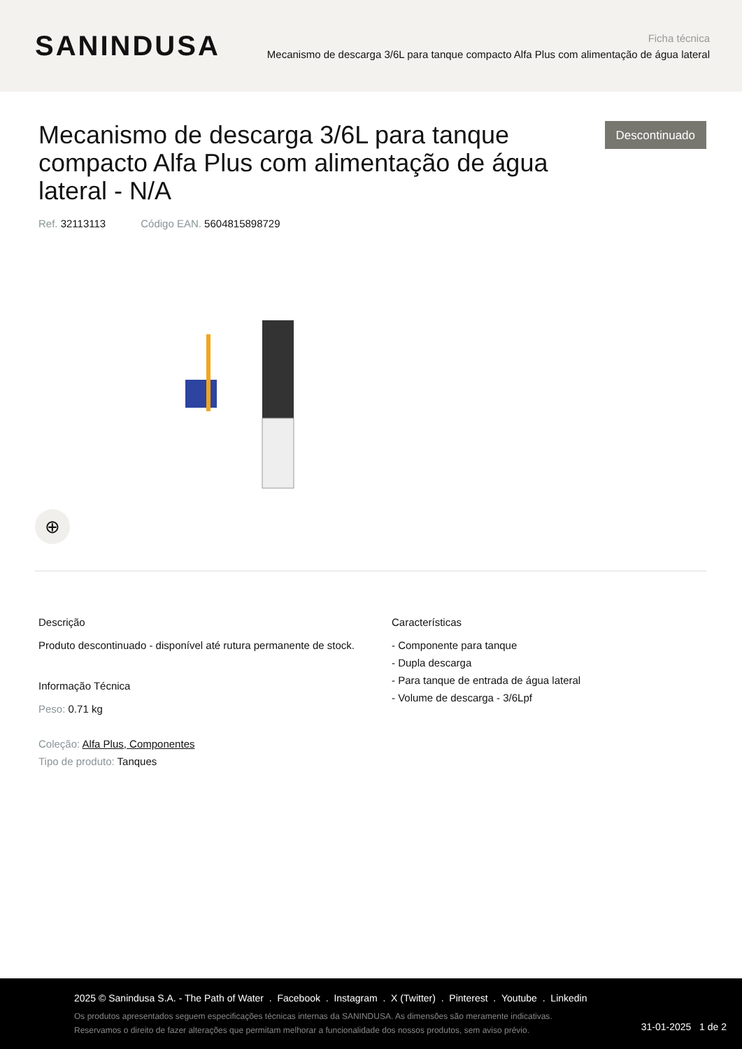SANINDUSA
Ficha técnica
Mecanismo de descarga 3/6L para tanque compacto Alfa Plus com alimentação de água lateral
Mecanismo de descarga 3/6L para tanque compacto Alfa Plus com alimentação de água lateral - N/A
Descontinuado
Ref. 32113113 Código EAN. 5604815898729
⊕
Descrição
Produto descontinuado - disponível até rutura permanente de stock.
Informação Técnica
Peso: 0.71 kg
Coleção: Alfa Plus, Componentes
Tipo de produto: Tanques
Características
- Componente para tanque
- Dupla descarga
- Para tanque de entrada de água lateral
- Volume de descarga - 3/6Lpf
2025 © Sanindusa S.A. - The Path of Water . Facebook . Instagram . X (Twitter) . Pinterest . Youtube . Linkedin
Os produtos apresentados seguem especificações técnicas internas da SANINDUSA. As dimensões são meramente indicativas.
Reservamos o direito de fazer alterações que permitam melhorar a funcionalidade dos nossos produtos, sem aviso prévio.
31-01-2025 1 de 2